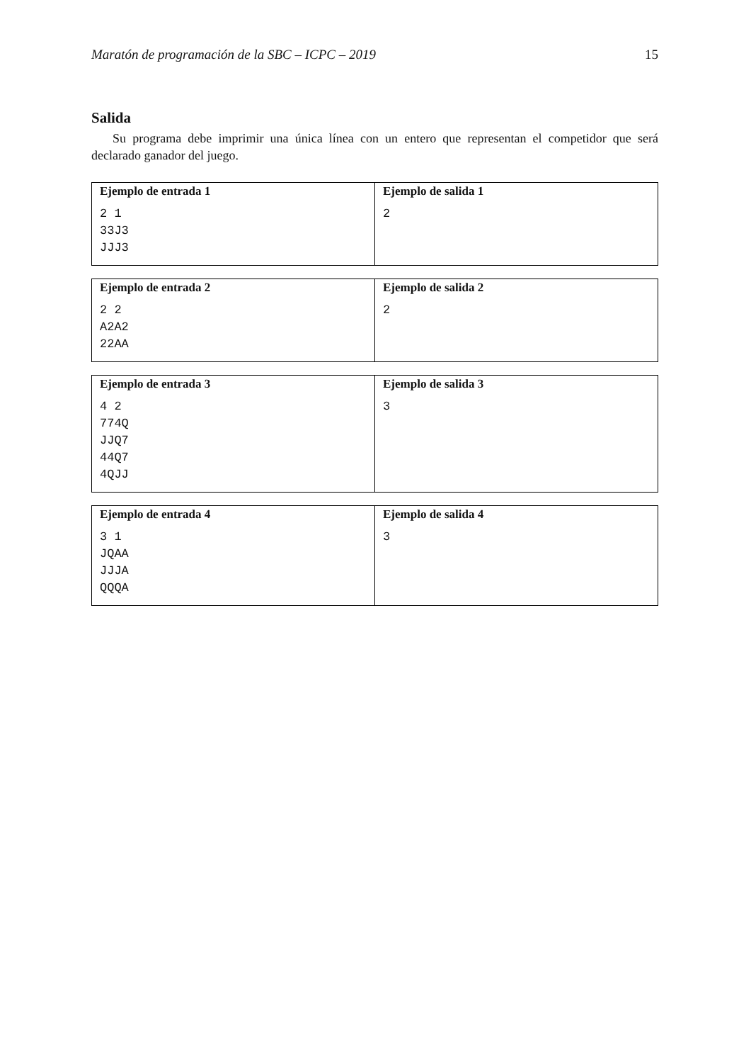Maratón de programación de la SBC – ICPC – 2019 15
Salida
Su programa debe imprimir una única línea con un entero que representan el competidor que será declarado ganador del juego.
| Ejemplo de entrada 1 2 1 33J3 JJJ3 | Ejemplo de salida 1 2 |
| Ejemplo de entrada 2 2 2 A2A2 22AA | Ejemplo de salida 2 2 |
| Ejemplo de entrada 3 4 2 774Q JJQ7 44Q7 4QJJ | Ejemplo de salida 3 3 |
| Ejemplo de entrada 4 3 1 JQAA JJJA QQQA | Ejemplo de salida 4 3 |